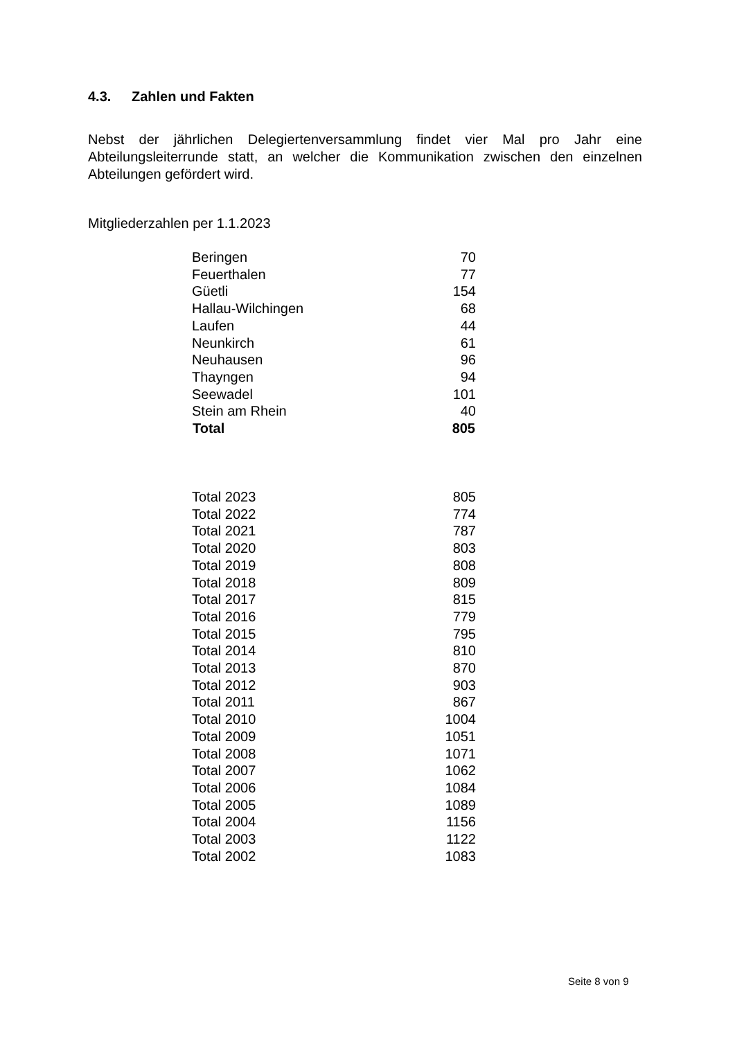4.3. Zahlen und Fakten
Nebst der jährlichen Delegiertenversammlung findet vier Mal pro Jahr eine Abteilungsleiterrunde statt, an welcher die Kommunikation zwischen den einzelnen Abteilungen gefördert wird.
Mitgliederzahlen per 1.1.2023
| Beringen | 70 |
| Feuerthalen | 77 |
| Güetli | 154 |
| Hallau-Wilchingen | 68 |
| Laufen | 44 |
| Neunkirch | 61 |
| Neuhausen | 96 |
| Thayngen | 94 |
| Seewadel | 101 |
| Stein am Rhein | 40 |
| Total | 805 |
| Total 2023 | 805 |
| Total 2022 | 774 |
| Total 2021 | 787 |
| Total 2020 | 803 |
| Total 2019 | 808 |
| Total 2018 | 809 |
| Total 2017 | 815 |
| Total 2016 | 779 |
| Total 2015 | 795 |
| Total 2014 | 810 |
| Total 2013 | 870 |
| Total 2012 | 903 |
| Total 2011 | 867 |
| Total 2010 | 1004 |
| Total 2009 | 1051 |
| Total 2008 | 1071 |
| Total 2007 | 1062 |
| Total 2006 | 1084 |
| Total 2005 | 1089 |
| Total 2004 | 1156 |
| Total 2003 | 1122 |
| Total 2002 | 1083 |
Seite 8 von 9